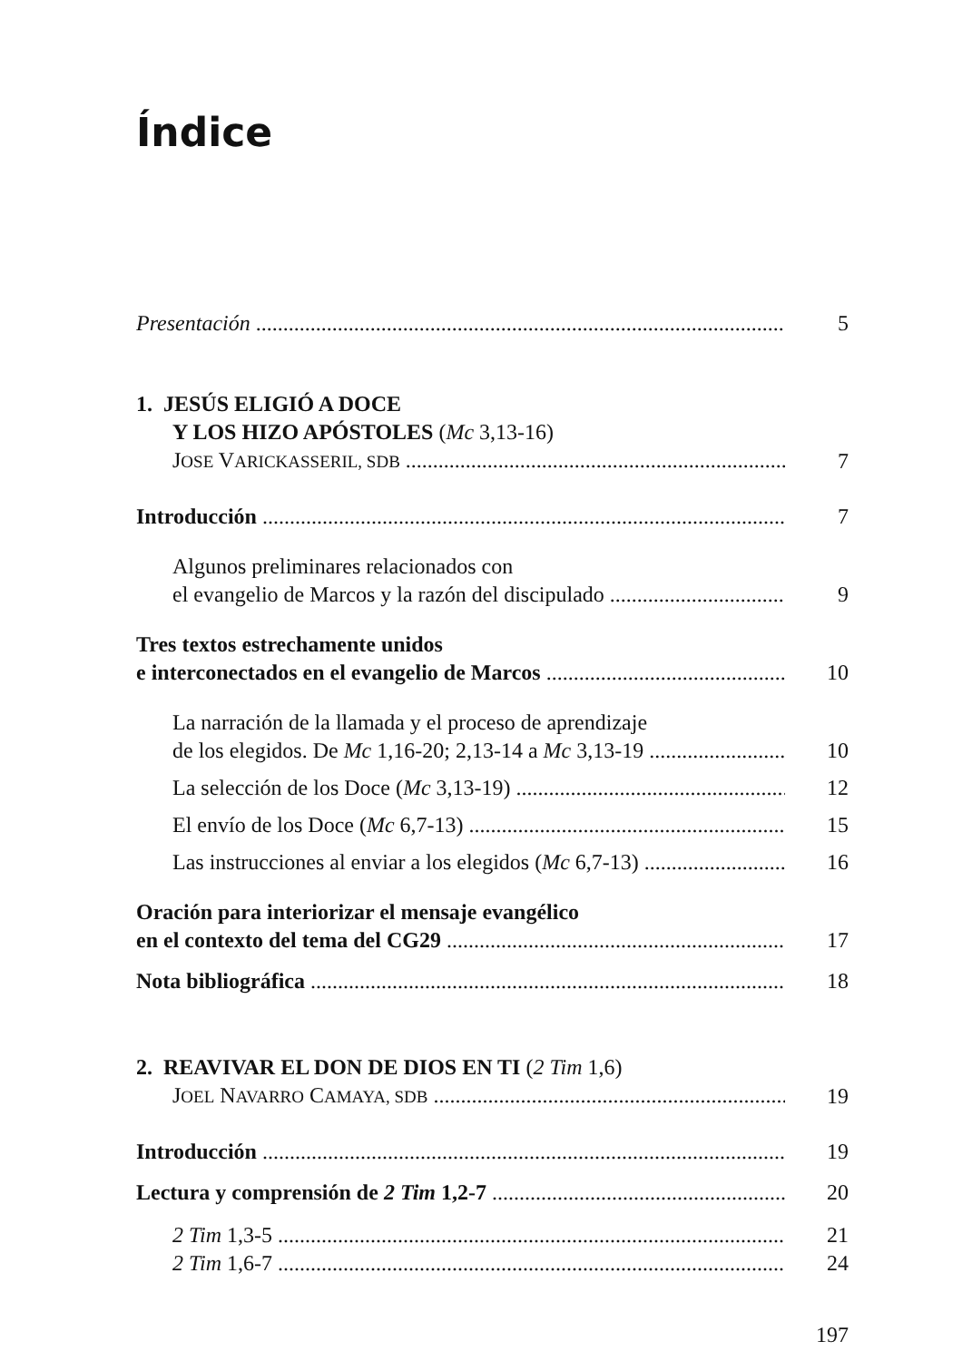Índice
Presentación
5
1. JESÚS ELIGIÓ A DOCE
Y LOS HIZO APÓSTOLES (Mc 3,13-16)
JOSE VARICKASSERIL, SDB
7
Introducción
7
Algunos preliminares relacionados con
el evangelio de Marcos y la razón del discipulado
9
Tres textos estrechamente unidos
e interconectados en el evangelio de Marcos
10
La narración de la llamada y el proceso de aprendizaje
de los elegidos. De Mc 1,16-20; 2,13-14 a Mc 3,13-19
10
La selección de los Doce (Mc 3,13-19)
12
El envío de los Doce (Mc 6,7-13)
15
Las instrucciones al enviar a los elegidos (Mc 6,7-13)
16
Oración para interiorizar el mensaje evangélico
en el contexto del tema del CG29
17
Nota bibliográfica
18
2. REAVIVAR EL DON DE DIOS EN TI (2 Tim 1,6)
JOEL NAVARRO CAMAYA, SDB
19
Introducción
19
Lectura y comprensión de 2 Tim 1,2-7
20
2 Tim 1,3-5
21
2 Tim 1,6-7
24
197